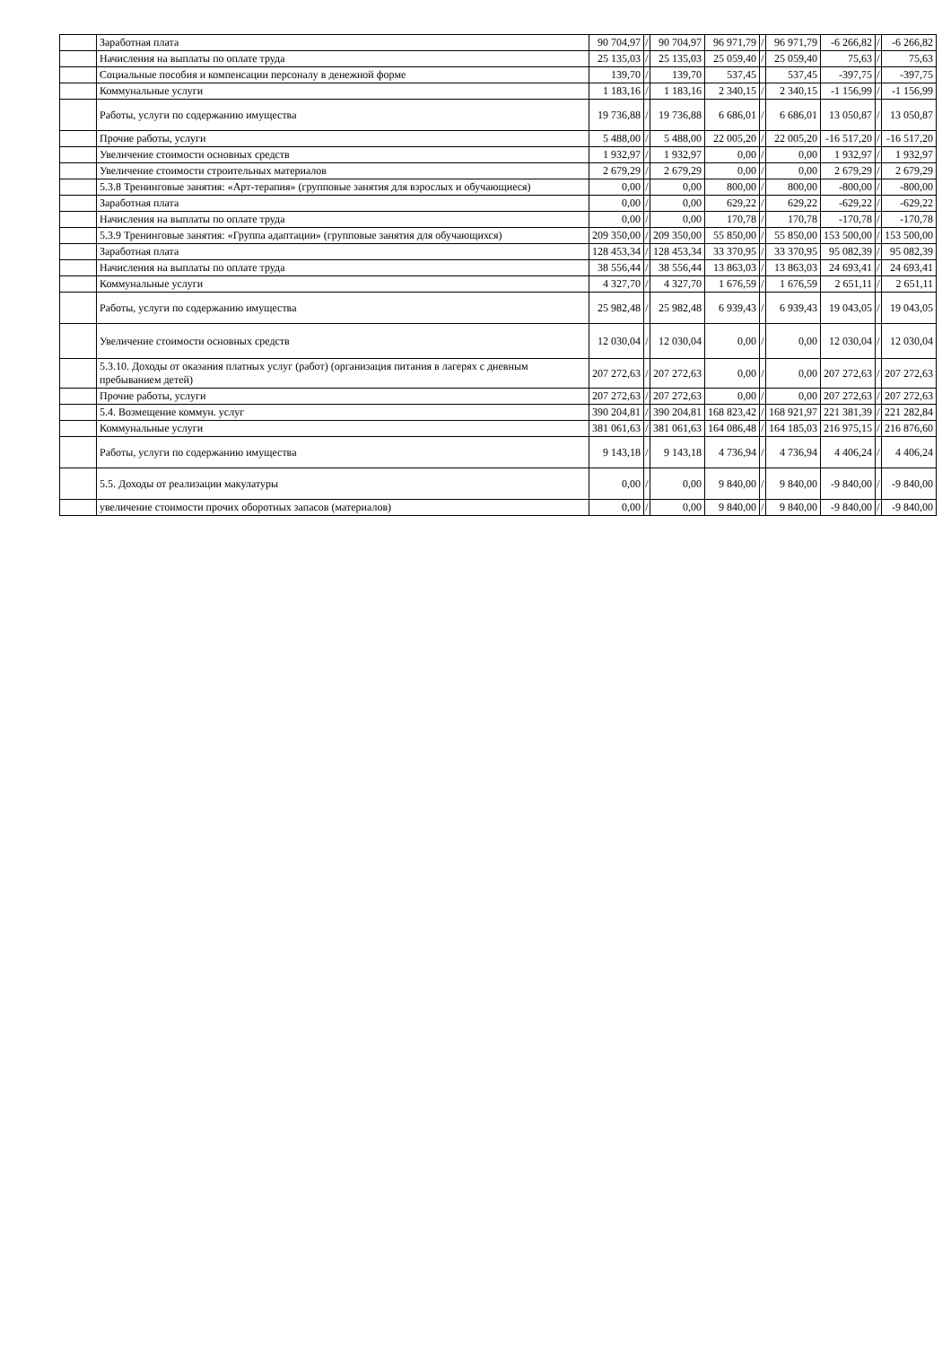| | Заработная плата | 90 704,97 | / | 90 704,97 | 96 971,79 | / | 96 971,79 | -6 266,82 | / | -6 266,82 |
| | Начисления на выплаты по оплате труда | 25 135,03 | / | 25 135,03 | 25 059,40 | / | 25 059,40 | 75,63 | / | 75,63 |
| | Социальные пособия и компенсации персоналу в денежной форме | 139,70 | / | 139,70 | 537,45 | | 537,45 | -397,75 | / | -397,75 |
| | Коммунальные услуги | 1 183,16 | / | 1 183,16 | 2 340,15 | / | 2 340,15 | -1 156,99 | / | -1 156,99 |
| | Работы, услуги по содержанию имущества | 19 736,88 | / | 19 736,88 | 6 686,01 | / | 6 686,01 | 13 050,87 | / | 13 050,87 |
| | Прочие работы, услуги | 5 488,00 | / | 5 488,00 | 22 005,20 | / | 22 005,20 | -16 517,20 | / | -16 517,20 |
| | Увеличение стоимости основных средств | 1 932,97 | / | 1 932,97 | 0,00 | / | 0,00 | 1 932,97 | / | 1 932,97 |
| | Увеличение стоимости строительных материалов | 2 679,29 | / | 2 679,29 | 0,00 | / | 0,00 | 2 679,29 | / | 2 679,29 |
| | 5.3.8 Тренинговые занятия: «Арт-терапия» (групповые занятия для взрослых и обучающиеся) | 0,00 | / | 0,00 | 800,00 | / | 800,00 | -800,00 | / | -800,00 |
| | Заработная плата | 0,00 | / | 0,00 | 629,22 | / | 629,22 | -629,22 | / | -629,22 |
| | Начисления на выплаты по оплате труда | 0,00 | / | 0,00 | 170,78 | / | 170,78 | -170,78 | / | -170,78 |
| | 5.3.9 Тренинговые занятия: «Группа адаптации» (групповые занятия для обучающихся) | 209 350,00 | / | 209 350,00 | 55 850,00 | / | 55 850,00 | 153 500,00 | / | 153 500,00 |
| | Заработная плата | 128 453,34 | / | 128 453,34 | 33 370,95 | / | 33 370,95 | 95 082,39 | / | 95 082,39 |
| | Начисления на выплаты по оплате труда | 38 556,44 | / | 38 556,44 | 13 863,03 | / | 13 863,03 | 24 693,41 | / | 24 693,41 |
| | Коммунальные услуги | 4 327,70 | / | 4 327,70 | 1 676,59 | / | 1 676,59 | 2 651,11 | / | 2 651,11 |
| | Работы, услуги по содержанию имущества | 25 982,48 | / | 25 982,48 | 6 939,43 | / | 6 939,43 | 19 043,05 | / | 19 043,05 |
| | Увеличение стоимости основных средств | 12 030,04 | / | 12 030,04 | 0,00 | / | 0,00 | 12 030,04 | / | 12 030,04 |
| | 5.3.10. Доходы от оказания платных услуг (работ) (организация питания в лагерях с дневным пребыванием детей) | 207 272,63 | / | 207 272,63 | 0,00 | / | 0,00 | 207 272,63 | / | 207 272,63 |
| | Прочие работы, услуги | 207 272,63 | / | 207 272,63 | 0,00 | / | 0,00 | 207 272,63 | / | 207 272,63 |
| | 5.4. Возмещение коммун. услуг | 390 204,81 | / | 390 204,81 | 168 823,42 | / | 168 921,97 | 221 381,39 | / | 221 282,84 |
| | Коммунальные услуги | 381 061,63 | / | 381 061,63 | 164 086,48 | / | 164 185,03 | 216 975,15 | / | 216 876,60 |
| | Работы, услуги по содержанию имущества | 9 143,18 | / | 9 143,18 | 4 736,94 | / | 4 736,94 | 4 406,24 | / | 4 406,24 |
| | 5.5. Доходы от реализации макулатуры | 0,00 | / | 0,00 | 9 840,00 | / | 9 840,00 | -9 840,00 | / | -9 840,00 |
| | увеличение стоимости прочих оборотных запасов (материалов) | 0,00 | / | 0,00 | 9 840,00 | / | 9 840,00 | -9 840,00 | / | -9 840,00 |